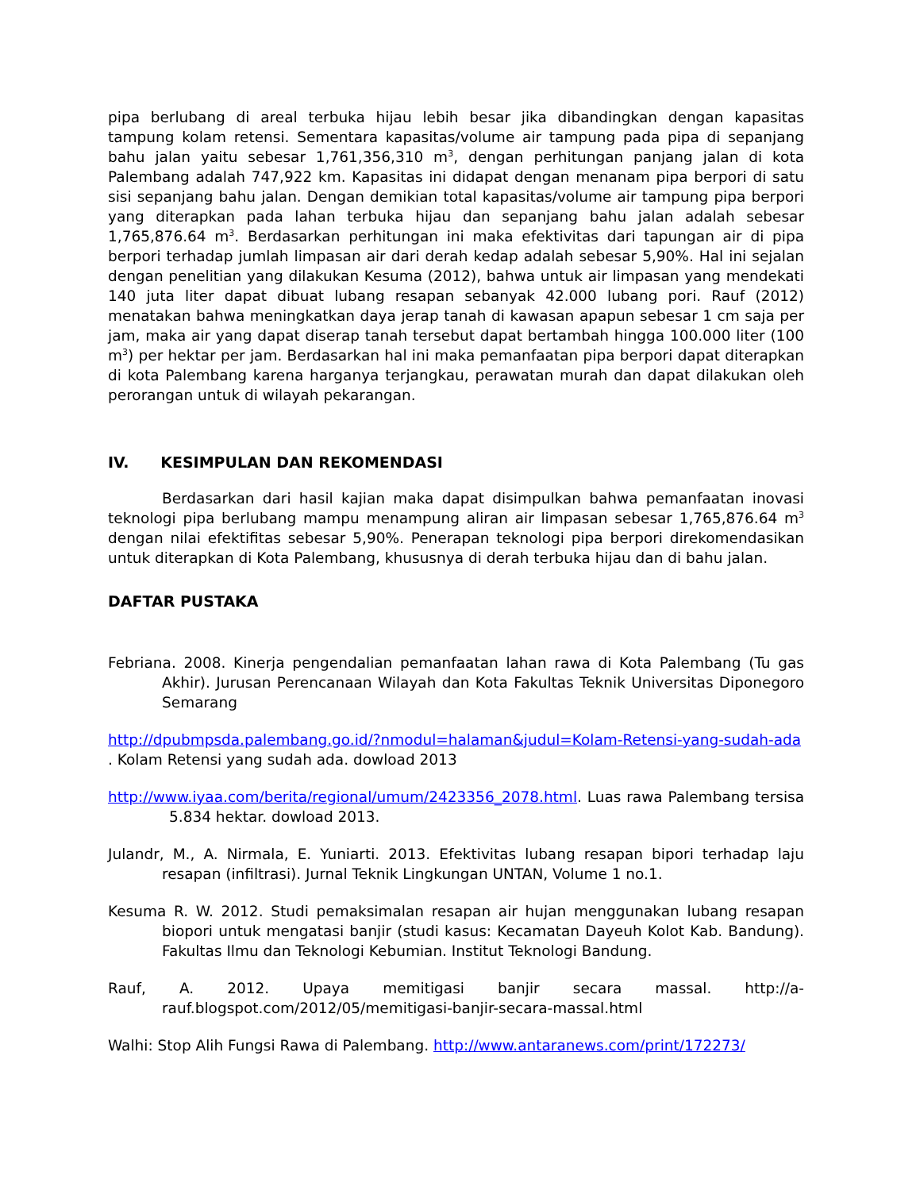pipa berlubang di areal terbuka hijau lebih besar jika dibandingkan dengan kapasitas tampung kolam retensi. Sementara kapasitas/volume air tampung pada pipa di sepanjang bahu jalan yaitu sebesar 1,761,356,310 m<sup>3</sup>, dengan perhitungan panjang jalan di kota Palembang adalah 747,922 km. Kapasitas ini didapat dengan menanam pipa berpori di satu sisi sepanjang bahu jalan. Dengan demikian total kapasitas/volume air tampung pipa berpori yang diterapkan pada lahan terbuka hijau dan sepanjang bahu jalan adalah sebesar 1,765,876.64 m<sup>3</sup>. Berdasarkan perhitungan ini maka efektivitas dari tapungan air di pipa berpori terhadap jumlah limpasan air dari derah kedap adalah sebesar 5,90%. Hal ini sejalan dengan penelitian yang dilakukan Kesuma (2012), bahwa untuk air limpasan yang mendekati 140 juta liter dapat dibuat lubang resapan sebanyak 42.000 lubang pori. Rauf (2012) menatakan bahwa meningkatkan daya jerap tanah di kawasan apapun sebesar 1 cm saja per jam, maka air yang dapat diserap tanah tersebut dapat bertambah hingga 100.000 liter (100 m<sup>3</sup>) per hektar per jam. Berdasarkan hal ini maka pemanfaatan pipa berpori dapat diterapkan di kota Palembang karena harganya terjangkau, perawatan murah dan dapat dilakukan oleh perorangan untuk di wilayah pekarangan.
IV. KESIMPULAN DAN REKOMENDASI
Berdasarkan dari hasil kajian maka dapat disimpulkan bahwa pemanfaatan inovasi teknologi pipa berlubang mampu menampung aliran air limpasan sebesar 1,765,876.64 m<sup>3</sup> dengan nilai efektifitas sebesar 5,90%. Penerapan teknologi pipa berpori direkomendasikan untuk diterapkan di Kota Palembang, khususnya di derah terbuka hijau dan di bahu jalan.
DAFTAR PUSTAKA
Febriana. 2008. Kinerja pengendalian pemanfaatan lahan rawa di Kota Palembang (Tu gas Akhir). Jurusan Perencanaan Wilayah dan Kota Fakultas Teknik Universitas Diponegoro Semarang
http://dpubmpsda.palembang.go.id/?nmodul=halaman&judul=Kolam-Retensi-yang-sudah-ada . Kolam Retensi yang sudah ada. dowload 2013
http://www.iyaa.com/berita/regional/umum/2423356_2078.html. Luas rawa Palembang tersisa 5.834 hektar. dowload 2013.
Julandr, M., A. Nirmala, E. Yuniarti. 2013. Efektivitas lubang resapan bipori terhadap laju resapan (infiltrasi). Jurnal Teknik Lingkungan UNTAN, Volume 1 no.1.
Kesuma R. W. 2012. Studi pemaksimalan resapan air hujan menggunakan lubang resapan biopori untuk mengatasi banjir (studi kasus: Kecamatan Dayeuh Kolot Kab. Bandung). Fakultas Ilmu dan Teknologi Kebumian. Institut Teknologi Bandung.
Rauf, A. 2012. Upaya memitigasi banjir secara massal. http://a-rauf.blogspot.com/2012/05/memitigasi-banjir-secara-massal.html
Walhi: Stop Alih Fungsi Rawa di Palembang. http://www.antaranews.com/print/172273/